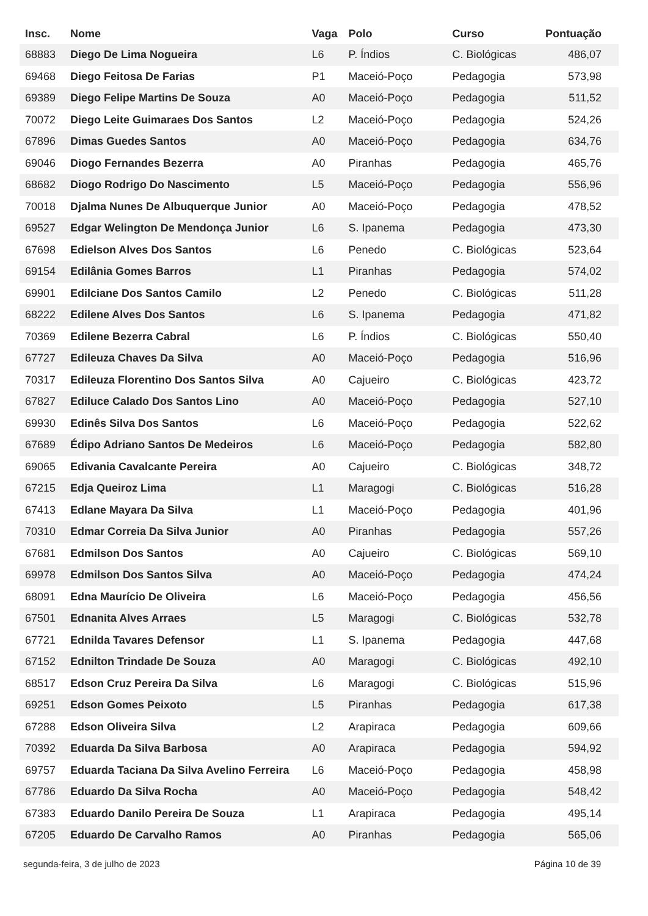| Insc. | Nome | Vaga | Polo | Curso | Pontuação |
| --- | --- | --- | --- | --- | --- |
| 68883 | Diego De Lima Nogueira | L6 | P. Índios | C. Biológicas | 486,07 |
| 69468 | Diego Feitosa De Farias | P1 | Maceió-Poço | Pedagogia | 573,98 |
| 69389 | Diego Felipe Martins De Souza | A0 | Maceió-Poço | Pedagogia | 511,52 |
| 70072 | Diego Leite Guimaraes Dos Santos | L2 | Maceió-Poço | Pedagogia | 524,26 |
| 67896 | Dimas Guedes Santos | A0 | Maceió-Poço | Pedagogia | 634,76 |
| 69046 | Diogo Fernandes Bezerra | A0 | Piranhas | Pedagogia | 465,76 |
| 68682 | Diogo Rodrigo Do Nascimento | L5 | Maceió-Poço | Pedagogia | 556,96 |
| 70018 | Djalma Nunes De Albuquerque Junior | A0 | Maceió-Poço | Pedagogia | 478,52 |
| 69527 | Edgar Welington De Mendonça Junior | L6 | S. Ipanema | Pedagogia | 473,30 |
| 67698 | Edielson Alves Dos Santos | L6 | Penedo | C. Biológicas | 523,64 |
| 69154 | Edilânia Gomes Barros | L1 | Piranhas | Pedagogia | 574,02 |
| 69901 | Edilciane Dos Santos Camilo | L2 | Penedo | C. Biológicas | 511,28 |
| 68222 | Edilene Alves Dos Santos | L6 | S. Ipanema | Pedagogia | 471,82 |
| 70369 | Edilene Bezerra Cabral | L6 | P. Índios | C. Biológicas | 550,40 |
| 67727 | Edileuza Chaves Da Silva | A0 | Maceió-Poço | Pedagogia | 516,96 |
| 70317 | Edileuza Florentino Dos Santos Silva | A0 | Cajueiro | C. Biológicas | 423,72 |
| 67827 | Ediluce Calado Dos Santos Lino | A0 | Maceió-Poço | Pedagogia | 527,10 |
| 69930 | Edinês Silva Dos Santos | L6 | Maceió-Poço | Pedagogia | 522,62 |
| 67689 | Édipo Adriano Santos De Medeiros | L6 | Maceió-Poço | Pedagogia | 582,80 |
| 69065 | Edivania Cavalcante Pereira | A0 | Cajueiro | C. Biológicas | 348,72 |
| 67215 | Edja Queiroz Lima | L1 | Maragogi | C. Biológicas | 516,28 |
| 67413 | Edlane Mayara Da Silva | L1 | Maceió-Poço | Pedagogia | 401,96 |
| 70310 | Edmar Correia Da Silva Junior | A0 | Piranhas | Pedagogia | 557,26 |
| 67681 | Edmilson Dos Santos | A0 | Cajueiro | C. Biológicas | 569,10 |
| 69978 | Edmilson Dos Santos Silva | A0 | Maceió-Poço | Pedagogia | 474,24 |
| 68091 | Edna Maurício De Oliveira | L6 | Maceió-Poço | Pedagogia | 456,56 |
| 67501 | Ednanita Alves Arraes | L5 | Maragogi | C. Biológicas | 532,78 |
| 67721 | Ednilda Tavares Defensor | L1 | S. Ipanema | Pedagogia | 447,68 |
| 67152 | Ednilton Trindade De Souza | A0 | Maragogi | C. Biológicas | 492,10 |
| 68517 | Edson Cruz Pereira Da Silva | L6 | Maragogi | C. Biológicas | 515,96 |
| 69251 | Edson Gomes Peixoto | L5 | Piranhas | Pedagogia | 617,38 |
| 67288 | Edson Oliveira Silva | L2 | Arapiraca | Pedagogia | 609,66 |
| 70392 | Eduarda Da Silva Barbosa | A0 | Arapiraca | Pedagogia | 594,92 |
| 69757 | Eduarda Taciana Da Silva Avelino Ferreira | L6 | Maceió-Poço | Pedagogia | 458,98 |
| 67786 | Eduardo Da Silva Rocha | A0 | Maceió-Poço | Pedagogia | 548,42 |
| 67383 | Eduardo Danilo Pereira De Souza | L1 | Arapiraca | Pedagogia | 495,14 |
| 67205 | Eduardo De Carvalho Ramos | A0 | Piranhas | Pedagogia | 565,06 |
segunda-feira, 3 de julho de 2023 Página 10 de 39